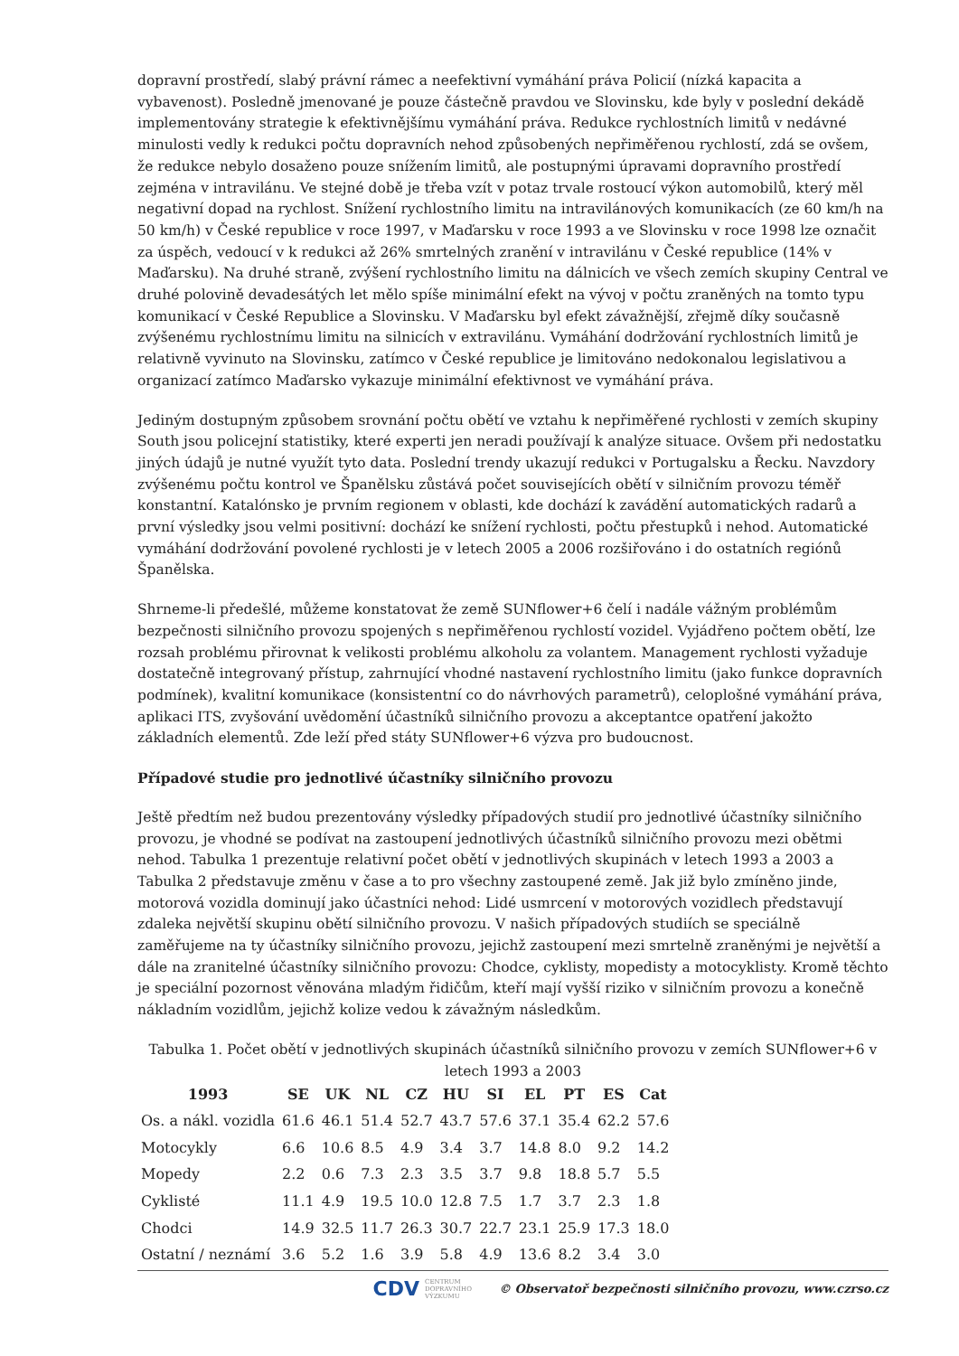dopravní prostředí, slabý právní rámec a neefektivní vymáhání práva Policií (nízká kapacita a vybavenost). Posledně jmenované je pouze částečně pravdou ve Slovinsku, kde byly v poslední dekádě implementovány strategie k efektivnějšímu vymáhání práva. Redukce rychlostních limitů v nedávné minulosti vedly k redukci počtu dopravních nehod způsobených nepřiměřenou rychlostí, zdá se ovšem, že redukce nebylo dosaženo pouze snížením limitů, ale postupnými úpravami dopravního prostředí zejména v intravilánu. Ve stejné době je třeba vzít v potaz trvale rostoucí výkon automobilů, který měl negativní dopad na rychlost. Snížení rychlostního limitu na intravilánových komunikacích (ze 60 km/h na 50 km/h) v České republice v roce 1997, v Maďarsku v roce 1993 a ve Slovinsku v roce 1998 lze označit za úspěch, vedoucí v k redukci až 26% smrtelných zranění v intravilánu v České republice (14% v Maďarsku). Na druhé straně, zvýšení rychlostního limitu na dálnicích ve všech zemích skupiny Central ve druhé polovině devadesátých let mělo spíše minimální efekt na vývoj v počtu zraněných na tomto typu komunikací v České Republice a Slovinsku. V Maďarsku byl efekt závažnější, zřejmě díky současně zvýšenému rychlostnímu limitu na silnicích v extravilánu. Vymáhání dodržování rychlostních limitů je relativně vyvinuto na Slovinsku, zatímco v České republice je limitováno nedokonalou legislativou a organizací zatímco Maďarsko vykazuje minimální efektivnost ve vymáhání práva.
Jediným dostupným způsobem srovnání počtu obětí ve vztahu k nepřiměřené rychlosti v zemích skupiny South jsou policejní statistiky, které experti jen neradi používají k analýze situace. Ovšem při nedostatku jiných údajů je nutné využít tyto data. Poslední trendy ukazují redukci v Portugalsku a Řecku. Navzdory zvýšenému počtu kontrol ve Španělsku zůstává počet souvisejících obětí v silničním provozu téměř konstantní. Katalónsko je prvním regionem v oblasti, kde dochází k zavádění automatických radarů a první výsledky jsou velmi positivní: dochází ke snížení rychlosti, počtu přestupků i nehod. Automatické vymáhání dodržování povolené rychlosti je v letech 2005 a 2006 rozšiřováno i do ostatních regiónů Španělska.
Shrneme-li předešlé, můžeme konstatovat že země SUNflower+6 čelí i nadále vážným problémům bezpečnosti silničního provozu spojených s nepřiměřenou rychlostí vozidel. Vyjádřeno počtem obětí, lze rozsah problému přirovnat k velikosti problému alkoholu za volantem. Management rychlosti vyžaduje dostatečně integrovaný přístup, zahrnující vhodné nastavení rychlostního limitu (jako funkce dopravních podmínek), kvalitní komunikace (konsistentní co do návrhových parametrů), celoplošné vymáhání práva, aplikaci ITS, zvyšování uvědomění účastníků silničního provozu a akceptantce opatření jakožto základních elementů. Zde leží před státy SUNflower+6 výzva pro budoucnost.
Případové studie pro jednotlivé účastníky silničního provozu
Ještě předtím než budou prezentovány výsledky případových studií pro jednotlivé účastníky silničního provozu, je vhodné se podívat na zastoupení jednotlivých účastníků silničního provozu mezi obětmi nehod. Tabulka 1 prezentuje relativní počet obětí v jednotlivých skupinách v letech 1993 a 2003 a Tabulka 2 představuje změnu v čase a to pro všechny zastoupené země. Jak již bylo zmíněno jinde, motorová vozidla dominují jako účastníci nehod: Lidé usmrcení v motorových vozidlech představují zdaleka největší skupinu obětí silničního provozu. V našich případových studiích se speciálně zaměřujeme na ty účastníky silničního provozu, jejichž zastoupení mezi smrtelně zraněnými je největší a dále na zranitelné účastníky silničního provozu: Chodce, cyklisty, mopedisty a motocyklisty. Kromě těchto je speciální pozornost věnována mladým řidičům, kteří mají vyšší riziko v silničním provozu a konečně nákladním vozidlům, jejichž kolize vedou k závažným následkům.
Tabulka 1. Počet obětí v jednotlivých skupinách účastníků silničního provozu v zemích SUNflower+6 v letech 1993 a 2003
| 1993 | SE | UK | NL | CZ | HU | SI | EL | PT | ES | Cat |
| --- | --- | --- | --- | --- | --- | --- | --- | --- | --- | --- |
| Os. a nákl. vozidla | 61.6 | 46.1 | 51.4 | 52.7 | 43.7 | 57.6 | 37.1 | 35.4 | 62.2 | 57.6 |
| Motocykly | 6.6 | 10.6 | 8.5 | 4.9 | 3.4 | 3.7 | 14.8 | 8.0 | 9.2 | 14.2 |
| Mopedy | 2.2 | 0.6 | 7.3 | 2.3 | 3.5 | 3.7 | 9.8 | 18.8 | 5.7 | 5.5 |
| Cyklisté | 11.1 | 4.9 | 19.5 | 10.0 | 12.8 | 7.5 | 1.7 | 3.7 | 2.3 | 1.8 |
| Chodci | 14.9 | 32.5 | 11.7 | 26.3 | 30.7 | 22.7 | 23.1 | 25.9 | 17.3 | 18.0 |
| Ostatní / neznámí | 3.6 | 5.2 | 1.6 | 3.9 | 5.8 | 4.9 | 13.6 | 8.2 | 3.4 | 3.0 |
CDV CENTRUM
DOPRAVNÍHO
VÝZKUMU © Observatoř bezpečnosti silničního provozu, www.czrso.cz